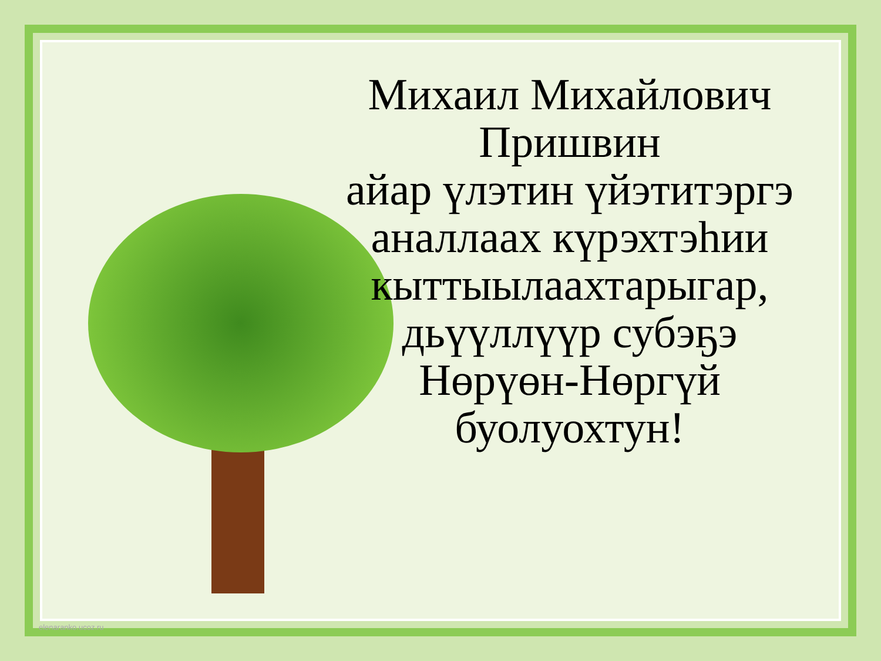Михаил Михайлович
Пришвин
айар үлэтин үйэтитэргэ аналлаах күрэхтэһии кыттыылаахтарыгар, дьүүллүүр субэҕэ Нөрүөн-Нөргүй буолуохтун!
elenaranko.ucoz.ru